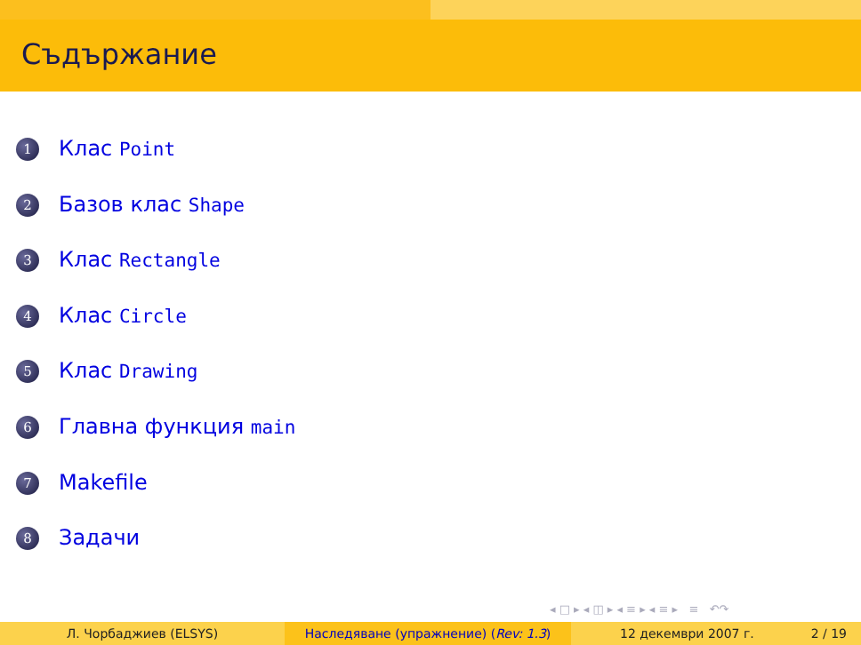Съдържание
1 Клас Point
2 Базов клас Shape
3 Клас Rectangle
4 Клас Circle
5 Клас Drawing
6 Главна функция main
7 Makefile
8 Задачи
◂ □ ▸ ◂ ◫ ▸ ◂ ≡ ▸ ◂ ≡ ▸ ≡ ↶↷
Л. Чорбаджиев (ELSYS) Наследяване (упражнение) (Rev: 1.3) 12 декември 2007 г. 2 / 19